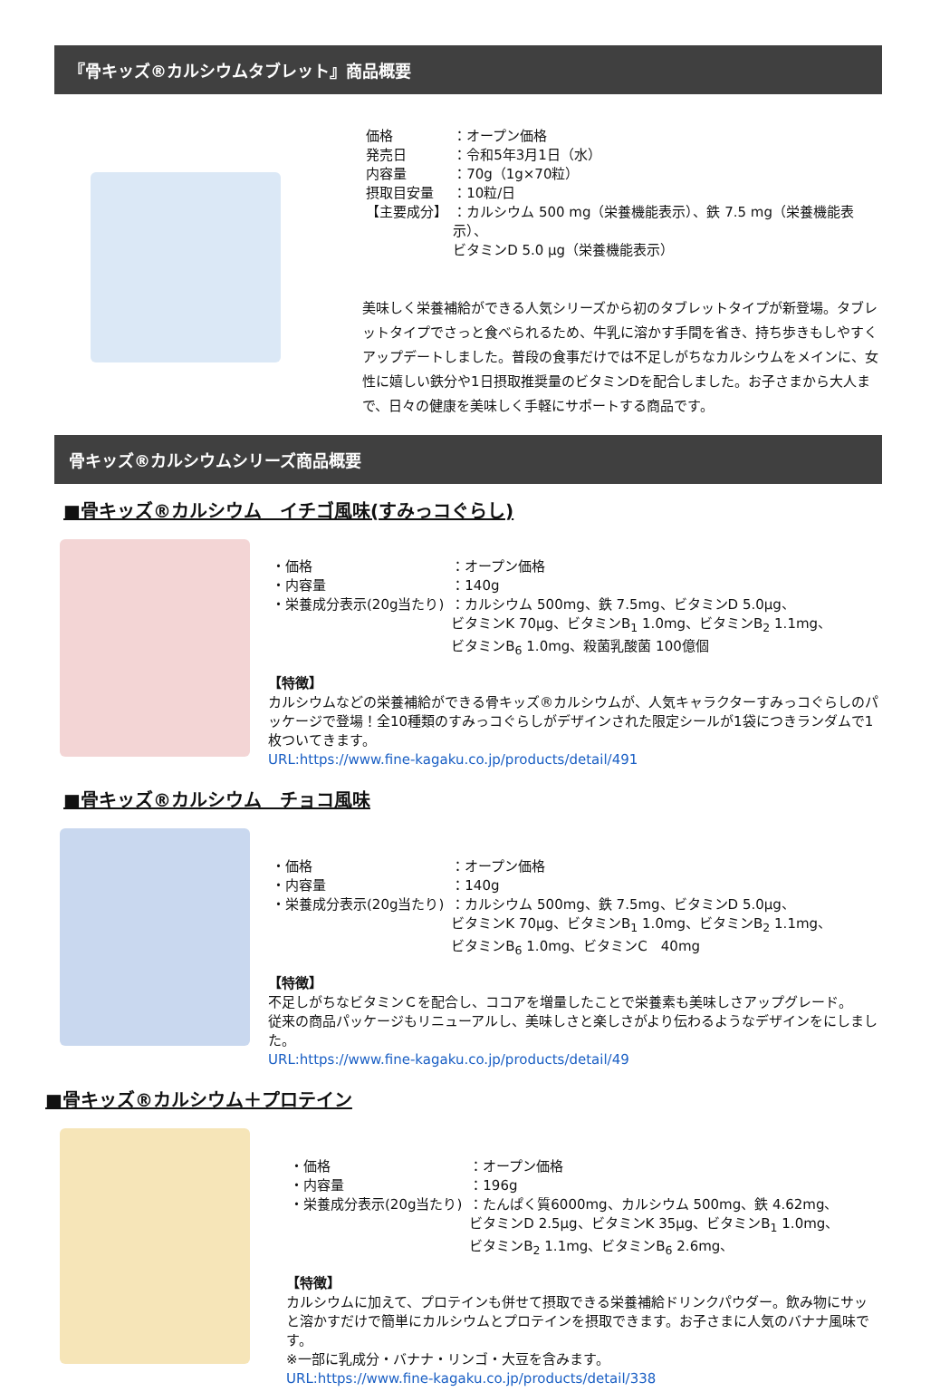『骨キッズ®カルシウムタブレット』商品概要
| 価格 | ：オープン価格 |
| 発売日 | ：令和5年3月1日（水） |
| 内容量 | ：70g（1g×70粒） |
| 摂取目安量 | ：10粒/日 |
| 【主要成分】 | ：カルシウム 500 mg（栄養機能表示）、鉄 7.5 mg（栄養機能表示）、 ビタミンD 5.0 μg（栄養機能表示） |
美味しく栄養補給ができる人気シリーズから初のタブレットタイプが新登場。タブレットタイプでさっと食べられるため、牛乳に溶かす手間を省き、持ち歩きもしやすくアップデートしました。普段の食事だけでは不足しがちなカルシウムをメインに、女性に嬉しい鉄分や1日摂取推奨量のビタミンDを配合しました。お子さまから大人まで、日々の健康を美味しく手軽にサポートする商品です。
骨キッズ®カルシウムシリーズ商品概要
■骨キッズ®カルシウム　イチゴ風味(すみっコぐらし)
| ・価格 | ：オープン価格 |
| ・内容量 | ：140g |
| ・栄養成分表示(20g当たり) | ：カルシウム 500mg、鉄 7.5mg、ビタミンD 5.0μg、 ビタミンK 70μg、ビタミンB<sub>1</sub> 1.0mg、ビタミンB<sub>2</sub> 1.1mg、 ビタミンB<sub>6</sub> 1.0mg、殺菌乳酸菌 100億個 |
【特徴】
カルシウムなどの栄養補給ができる骨キッズ®カルシウムが、人気キャラクターすみっコぐらしのパッケージで登場！全10種類のすみっコぐらしがデザインされた限定シールが1袋につきランダムで1枚ついてきます。
URL:https://www.fine-kagaku.co.jp/products/detail/491
■骨キッズ®カルシウム　チョコ風味
| ・価格 | ：オープン価格 |
| ・内容量 | ：140g |
| ・栄養成分表示(20g当たり) | ：カルシウム 500mg、鉄 7.5mg、ビタミンD 5.0μg、 ビタミンK 70μg、ビタミンB<sub>1</sub> 1.0mg、ビタミンB<sub>2</sub> 1.1mg、 ビタミンB<sub>6</sub> 1.0mg、ビタミンC 40mg |
【特徴】
不足しがちなビタミンＣを配合し、ココアを増量したことで栄養素も美味しさアップグレード。
従来の商品パッケージもリニューアルし、美味しさと楽しさがより伝わるようなデザインをにしました。
URL:https://www.fine-kagaku.co.jp/products/detail/49
■骨キッズ®カルシウム＋プロテイン
| ・価格 | ：オープン価格 |
| ・内容量 | ：196g |
| ・栄養成分表示(20g当たり) | ：たんぱく質6000mg、カルシウム 500mg、鉄 4.62mg、 ビタミンD 2.5μg、ビタミンK 35μg、ビタミンB<sub>1</sub> 1.0mg、 ビタミンB<sub>2</sub> 1.1mg、ビタミンB<sub>6</sub> 2.6mg、 |
【特徴】
カルシウムに加えて、プロテインも併せて摂取できる栄養補給ドリンクパウダー。飲み物にサッと溶かすだけで簡単にカルシウムとプロテインを摂取できます。お子さまに人気のバナナ風味です。
※一部に乳成分・バナナ・リンゴ・大豆を含みます。
URL:https://www.fine-kagaku.co.jp/products/detail/338